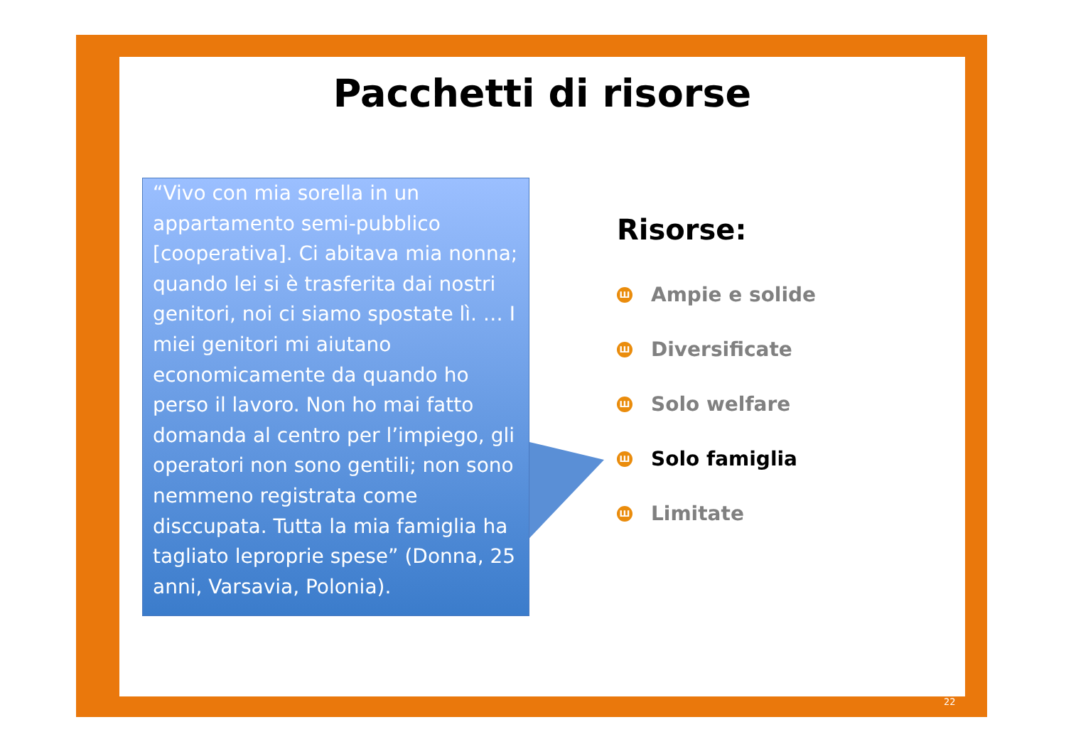Pacchetti di risorse
“Vivo con mia sorella in un appartamento semi-pubblico [cooperativa]. Ci abitava mia nonna; quando lei si è trasferita dai nostri genitori, noi ci siamo spostate lì. … I miei genitori mi aiutano economicamente da quando ho perso il lavoro. Non ho mai fatto domanda al centro per l’impiego, gli operatori non sono gentili; non sono nemmeno registrata come disccupata. Tutta la mia famiglia ha tagliato leproprie spese” (Donna, 25 anni, Varsavia, Polonia).
Risorse:
Ш Ampie e solide
Ш Diversificate
Ш Solo welfare
Ш Solo famiglia
Ш Limitate
22